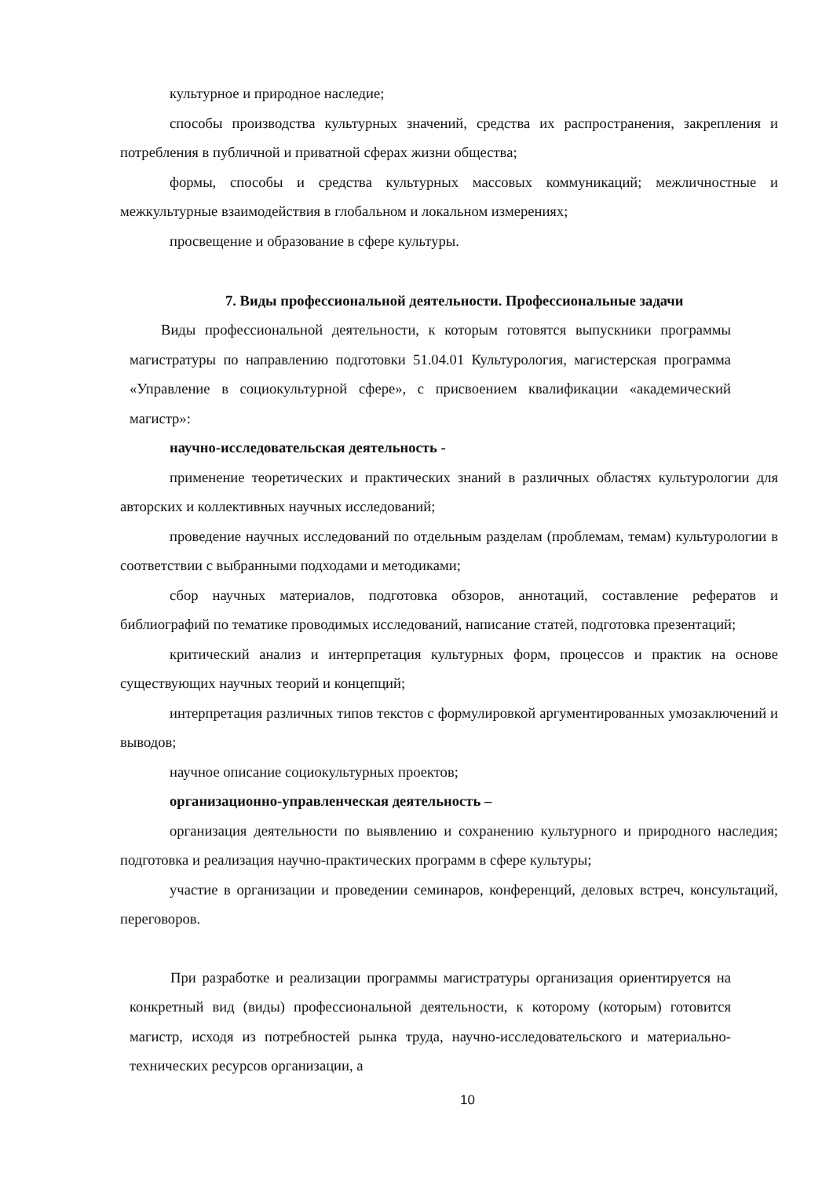культурное и природное наследие;
способы производства культурных значений, средства их распространения, закрепления и потребления в публичной и приватной сферах жизни общества;
формы, способы и средства культурных массовых коммуникаций; межличностные и межкультурные взаимодействия в глобальном и локальном измерениях;
просвещение и образование в сфере культуры.
7. Виды профессиональной деятельности. Профессиональные задачи
Виды профессиональной деятельности, к которым готовятся выпускники программы магистратуры по направлению подготовки 51.04.01 Культурология, магистерская программа «Управление в социокультурной сфере», с присвоением квалификации «академический магистр»:
научно-исследовательская деятельность -
применение теоретических и практических знаний в различных областях культурологии для авторских и коллективных научных исследований;
проведение научных исследований по отдельным разделам (проблемам, темам) культурологии в соответствии с выбранными подходами и методиками;
сбор научных материалов, подготовка обзоров, аннотаций, составление рефератов и библиографий по тематике проводимых исследований, написание статей, подготовка презентаций;
критический анализ и интерпретация культурных форм, процессов и практик на основе существующих научных теорий и концепций;
интерпретация различных типов текстов с формулировкой аргументированных умозаключений и выводов;
научное описание социокультурных проектов;
организационно-управленческая деятельность –
организация деятельности по выявлению и сохранению культурного и природного наследия; подготовка и реализация научно-практических программ в сфере культуры;
участие в организации и проведении семинаров, конференций, деловых встреч, консультаций, переговоров.
При разработке и реализации программы магистратуры организация ориентируется на конкретный вид (виды) профессиональной деятельности, к которому (которым) готовится магистр, исходя из потребностей рынка труда, научно-исследовательского и материально-технических ресурсов организации, а
10